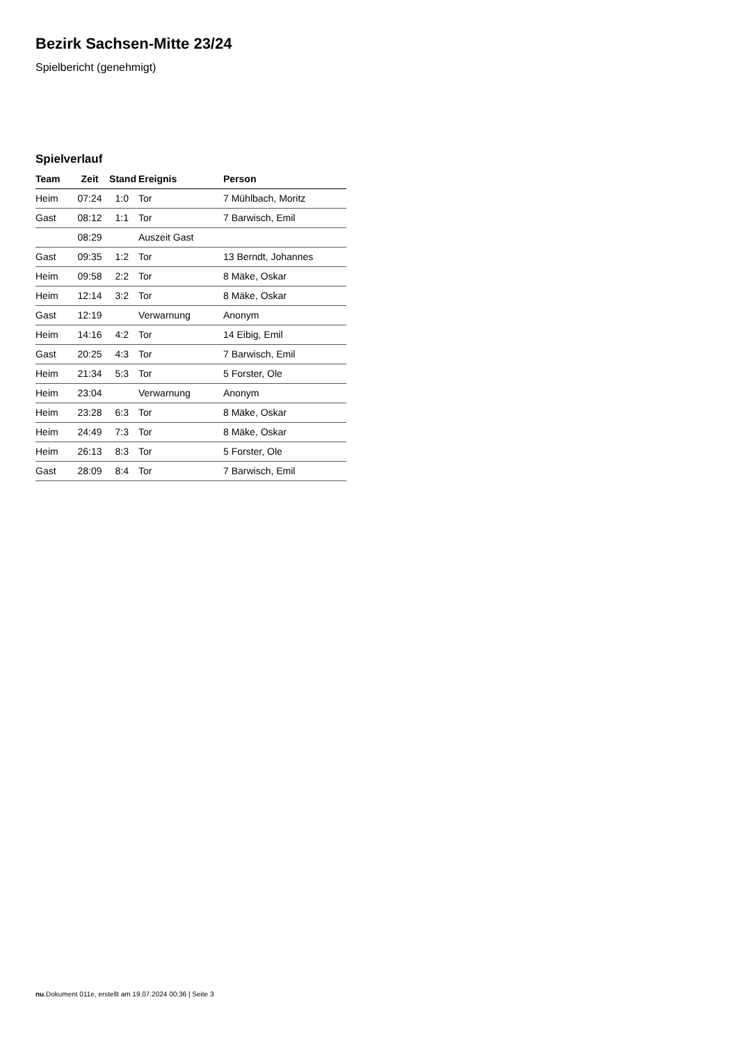Bezirk Sachsen-Mitte 23/24
Spielbericht (genehmigt)
Spielverlauf
| Team | Zeit | Stand | Ereignis | Person |
| --- | --- | --- | --- | --- |
| Heim | 07:24 | 1:0 | Tor | 7 Mühlbach, Moritz |
| Gast | 08:12 | 1:1 | Tor | 7 Barwisch, Emil |
| | 08:29 | | Auszeit Gast | |
| Gast | 09:35 | 1:2 | Tor | 13 Berndt, Johannes |
| Heim | 09:58 | 2:2 | Tor | 8 Mäke, Oskar |
| Heim | 12:14 | 3:2 | Tor | 8 Mäke, Oskar |
| Gast | 12:19 | | Verwarnung | Anonym |
| Heim | 14:16 | 4:2 | Tor | 14 Eibig, Emil |
| Gast | 20:25 | 4:3 | Tor | 7 Barwisch, Emil |
| Heim | 21:34 | 5:3 | Tor | 5 Forster, Ole |
| Heim | 23:04 | | Verwarnung | Anonym |
| Heim | 23:28 | 6:3 | Tor | 8 Mäke, Oskar |
| Heim | 24:49 | 7:3 | Tor | 8 Mäke, Oskar |
| Heim | 26:13 | 8:3 | Tor | 5 Forster, Ole |
| Gast | 28:09 | 8:4 | Tor | 7 Barwisch, Emil |
nu.Dokument 011e, erstellt am 19.07.2024 00:36 | Seite 3